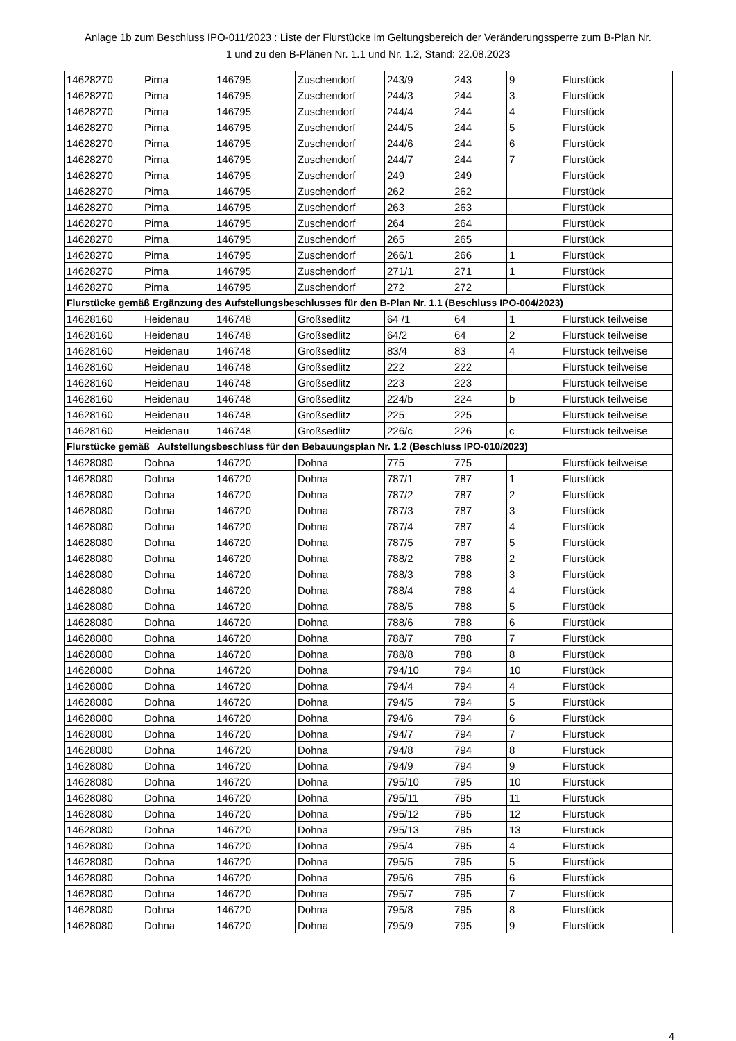Anlage 1b zum Beschluss IPO-011/2023 : Liste der Flurstücke im Geltungsbereich der Veränderungssperre zum B-Plan Nr.
1 und zu den B-Plänen Nr. 1.1 und Nr. 1.2, Stand: 22.08.2023
| 14628270 | Pirna | 146795 | Zuschendorf | 243/9 | 243 | 9 | Flurstück |
| 14628270 | Pirna | 146795 | Zuschendorf | 244/3 | 244 | 3 | Flurstück |
| 14628270 | Pirna | 146795 | Zuschendorf | 244/4 | 244 | 4 | Flurstück |
| 14628270 | Pirna | 146795 | Zuschendorf | 244/5 | 244 | 5 | Flurstück |
| 14628270 | Pirna | 146795 | Zuschendorf | 244/6 | 244 | 6 | Flurstück |
| 14628270 | Pirna | 146795 | Zuschendorf | 244/7 | 244 | 7 | Flurstück |
| 14628270 | Pirna | 146795 | Zuschendorf | 249 | 249 | | Flurstück |
| 14628270 | Pirna | 146795 | Zuschendorf | 262 | 262 | | Flurstück |
| 14628270 | Pirna | 146795 | Zuschendorf | 263 | 263 | | Flurstück |
| 14628270 | Pirna | 146795 | Zuschendorf | 264 | 264 | | Flurstück |
| 14628270 | Pirna | 146795 | Zuschendorf | 265 | 265 | | Flurstück |
| 14628270 | Pirna | 146795 | Zuschendorf | 266/1 | 266 | 1 | Flurstück |
| 14628270 | Pirna | 146795 | Zuschendorf | 271/1 | 271 | 1 | Flurstück |
| 14628270 | Pirna | 146795 | Zuschendorf | 272 | 272 | | Flurstück |
| Flurstücke gemäß Ergänzung des Aufstellungsbeschlusses für den B-Plan Nr. 1.1 (Beschluss IPO-004/2023) | | | | | | | |
| 14628160 | Heidenau | 146748 | Großsedlitz | 64 /1 | 64 | 1 | Flurstück teilweise |
| 14628160 | Heidenau | 146748 | Großsedlitz | 64/2 | 64 | 2 | Flurstück teilweise |
| 14628160 | Heidenau | 146748 | Großsedlitz | 83/4 | 83 | 4 | Flurstück teilweise |
| 14628160 | Heidenau | 146748 | Großsedlitz | 222 | 222 | | Flurstück teilweise |
| 14628160 | Heidenau | 146748 | Großsedlitz | 223 | 223 | | Flurstück teilweise |
| 14628160 | Heidenau | 146748 | Großsedlitz | 224/b | 224 | b | Flurstück teilweise |
| 14628160 | Heidenau | 146748 | Großsedlitz | 225 | 225 | | Flurstück teilweise |
| 14628160 | Heidenau | 146748 | Großsedlitz | 226/c | 226 | c | Flurstück teilweise |
| Flurstücke gemäß Aufstellungsbeschluss für den Bebauungsplan Nr. 1.2 (Beschluss IPO-010/2023) | | | | | | | |
| 14628080 | Dohna | 146720 | Dohna | 775 | 775 | | Flurstück teilweise |
| 14628080 | Dohna | 146720 | Dohna | 787/1 | 787 | 1 | Flurstück |
| 14628080 | Dohna | 146720 | Dohna | 787/2 | 787 | 2 | Flurstück |
| 14628080 | Dohna | 146720 | Dohna | 787/3 | 787 | 3 | Flurstück |
| 14628080 | Dohna | 146720 | Dohna | 787/4 | 787 | 4 | Flurstück |
| 14628080 | Dohna | 146720 | Dohna | 787/5 | 787 | 5 | Flurstück |
| 14628080 | Dohna | 146720 | Dohna | 788/2 | 788 | 2 | Flurstück |
| 14628080 | Dohna | 146720 | Dohna | 788/3 | 788 | 3 | Flurstück |
| 14628080 | Dohna | 146720 | Dohna | 788/4 | 788 | 4 | Flurstück |
| 14628080 | Dohna | 146720 | Dohna | 788/5 | 788 | 5 | Flurstück |
| 14628080 | Dohna | 146720 | Dohna | 788/6 | 788 | 6 | Flurstück |
| 14628080 | Dohna | 146720 | Dohna | 788/7 | 788 | 7 | Flurstück |
| 14628080 | Dohna | 146720 | Dohna | 788/8 | 788 | 8 | Flurstück |
| 14628080 | Dohna | 146720 | Dohna | 794/10 | 794 | 10 | Flurstück |
| 14628080 | Dohna | 146720 | Dohna | 794/4 | 794 | 4 | Flurstück |
| 14628080 | Dohna | 146720 | Dohna | 794/5 | 794 | 5 | Flurstück |
| 14628080 | Dohna | 146720 | Dohna | 794/6 | 794 | 6 | Flurstück |
| 14628080 | Dohna | 146720 | Dohna | 794/7 | 794 | 7 | Flurstück |
| 14628080 | Dohna | 146720 | Dohna | 794/8 | 794 | 8 | Flurstück |
| 14628080 | Dohna | 146720 | Dohna | 794/9 | 794 | 9 | Flurstück |
| 14628080 | Dohna | 146720 | Dohna | 795/10 | 795 | 10 | Flurstück |
| 14628080 | Dohna | 146720 | Dohna | 795/11 | 795 | 11 | Flurstück |
| 14628080 | Dohna | 146720 | Dohna | 795/12 | 795 | 12 | Flurstück |
| 14628080 | Dohna | 146720 | Dohna | 795/13 | 795 | 13 | Flurstück |
| 14628080 | Dohna | 146720 | Dohna | 795/4 | 795 | 4 | Flurstück |
| 14628080 | Dohna | 146720 | Dohna | 795/5 | 795 | 5 | Flurstück |
| 14628080 | Dohna | 146720 | Dohna | 795/6 | 795 | 6 | Flurstück |
| 14628080 | Dohna | 146720 | Dohna | 795/7 | 795 | 7 | Flurstück |
| 14628080 | Dohna | 146720 | Dohna | 795/8 | 795 | 8 | Flurstück |
| 14628080 | Dohna | 146720 | Dohna | 795/9 | 795 | 9 | Flurstück |
4